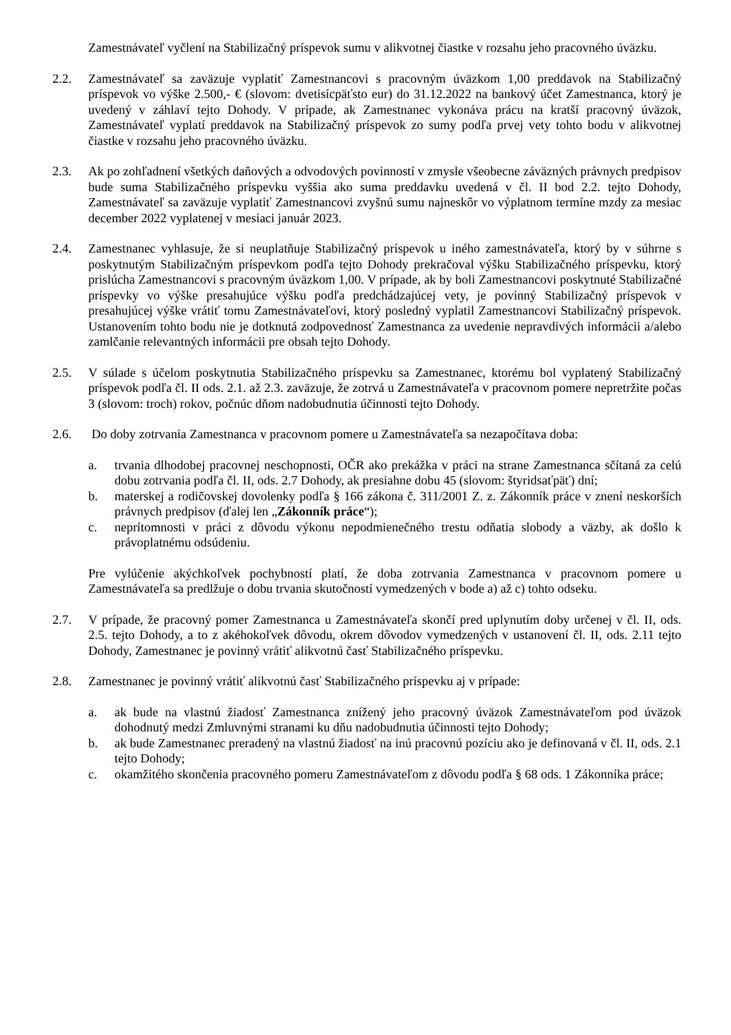Zamestnávateľ vyčlení na Stabilizačný príspevok sumu v alikvotnej čiastke v rozsahu jeho pracovného úväzku.
2.2. Zamestnávateľ sa zaväzuje vyplatiť Zamestnancovi s pracovným úväzkom 1,00 preddavok na Stabilizačný príspevok vo výške 2.500,- € (slovom: dvetisícpäťsto eur) do 31.12.2022 na bankový účet Zamestnanca, ktorý je uvedený v záhlaví tejto Dohody. V prípade, ak Zamestnanec vykonáva prácu na kratší pracovný úväzok, Zamestnávateľ vyplatí preddavok na Stabilizačný príspevok zo sumy podľa prvej vety tohto bodu v alikvotnej čiastke v rozsahu jeho pracovného úväzku.
2.3. Ak po zohľadnení všetkých daňových a odvodových povinností v zmysle všeobecne záväzných právnych predpisov bude suma Stabilizačného príspevku vyššia ako suma preddavku uvedená v čl. II bod 2.2. tejto Dohody, Zamestnávateľ sa zaväzuje vyplatiť Zamestnancovi zvyšnú sumu najneskôr vo výplatnom termíne mzdy za mesiac december 2022 vyplatenej v mesiaci január 2023.
2.4. Zamestnanec vyhlasuje, že si neuplatňuje Stabilizačný príspevok u iného zamestnávateľa, ktorý by v súhrne s poskytnutým Stabilizačným príspevkom podľa tejto Dohody prekračoval výšku Stabilizačného príspevku, ktorý prislúcha Zamestnancovi s pracovným úväzkom 1,00. V prípade, ak by boli Zamestnancovi poskytnuté Stabilizačné príspevky vo výške presahujúce výšku podľa predchádzajúcej vety, je povinný Stabilizačný príspevok v presahujúcej výške vrátiť tomu Zamestnávateľovi, ktorý posledný vyplatil Zamestnancovi Stabilizačný príspevok. Ustanovením tohto bodu nie je dotknutá zodpovednosť Zamestnanca za uvedenie nepravdivých informácii a/alebo zamlčanie relevantných informácii pre obsah tejto Dohody.
2.5. V súlade s účelom poskytnutia Stabilizačného príspevku sa Zamestnanec, ktorému bol vyplatený Stabilizačný príspevok podľa čl. II ods. 2.1. až 2.3. zaväzuje, že zotrvá u Zamestnávateľa v pracovnom pomere nepretržite počas 3 (slovom: troch) rokov, počnúc dňom nadobudnutia účinnosti tejto Dohody.
2.6. Do doby zotrvania Zamestnanca v pracovnom pomere u Zamestnávateľa sa nezapočítava doba:
a. trvania dlhodobej pracovnej neschopnosti, OČR ako prekážka v práci na strane Zamestnanca sčítaná za celú dobu zotrvania podľa čl. II, ods. 2.7 Dohody, ak presiahne dobu 45 (slovom: štyridsaťpäť) dní;
b. materskej a rodičovskej dovolenky podľa § 166 zákona č. 311/2001 Z. z. Zákonník práce v znení neskorších právnych predpisov (ďalej len „Zákonník práce“);
c. neprítomnosti v práci z dôvodu výkonu nepodmienečného trestu odňatia slobody a väzby, ak došlo k právoplatnému odsúdeniu.
Pre vylúčenie akýchkoľvek pochybností platí, že doba zotrvania Zamestnanca v pracovnom pomere u Zamestnávateľa sa predlžuje o dobu trvania skutočností vymedzených v bode a) až c) tohto odseku.
2.7. V prípade, že pracovný pomer Zamestnanca u Zamestnávateľa skončí pred uplynutím doby určenej v čl. II, ods. 2.5. tejto Dohody, a to z akéhokoľvek dôvodu, okrem dôvodov vymedzených v ustanovení čl. II, ods. 2.11 tejto Dohody, Zamestnanec je povinný vrátiť alikvotnú časť Stabilizačného príspevku.
2.8. Zamestnanec je povinný vrátiť alikvotnú časť Stabilizačného príspevku aj v prípade:
a. ak bude na vlastnú žiadosť Zamestnanca znížený jeho pracovný úväzok Zamestnávateľom pod úväzok dohodnutý medzi Zmluvnými stranami ku dňu nadobudnutia účinnosti tejto Dohody;
b. ak bude Zamestnanec preradený na vlastnú žiadosť na inú pracovnú pozíciu ako je definovaná v čl. II, ods. 2.1 tejto Dohody;
c. okamžitého skončenia pracovného pomeru Zamestnávateľom z dôvodu podľa § 68 ods. 1 Zákonníka práce;